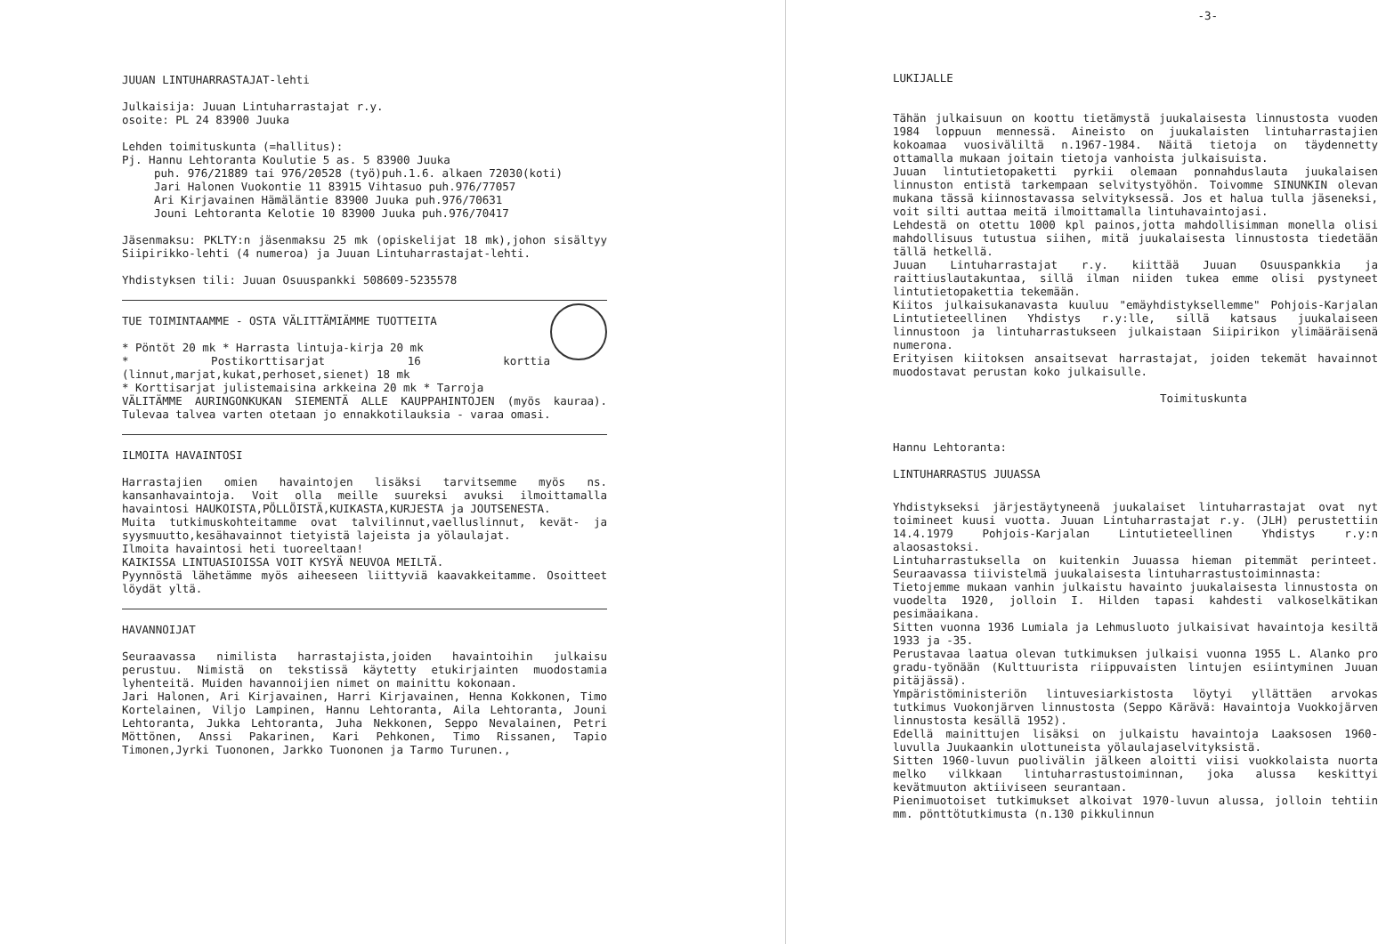JUUAN LINTUHARRASTAJAT-lehti
Julkaisija: Juuan Lintuharrastajat r.y.
osoite: PL 24 83900 Juuka
Lehden toimituskunta (=hallitus):
Pj. Hannu Lehtoranta Koulutie 5 as. 5 83900 Juuka
puh. 976/21889 tai 976/20528 (työ)puh.1.6. alkaen 72030(koti)
Jari Halonen Vuokontie 11 83915 Vihtasuo puh.976/77057
Ari Kirjavainen Hämäläntie 83900 Juuka puh.976/70631
Jouni Lehtoranta Kelotie 10 83900 Juuka puh.976/70417
Jäsenmaksu: PKLTY:n jäsenmaksu 25 mk (opiskelijat 18 mk),johon sisältyy Siipirikko-lehti (4 numeroa) ja Juuan Lintuharrastajat-lehti.
Yhdistyksen tili: Juuan Osuuspankki 508609-5235578
TUE TOIMINTAAMME - OSTA VÄLITTÄMIÄMME TUOTTEITA
* Pöntöt 20 mk * Harrasta lintuja-kirja 20 mk
* Postikorttisarjat 16 korttia (linnut,marjat,kukat,perhoset,sienet) 18 mk
* Korttisarjat julistemaisina arkkeina 20 mk * Tarroja
VÄLITÄMME AURINGONKUKAN SIEMENTÄ ALLE KAUPPAHINTOJEN (myös kauraa). Tulevaa talvea varten otetaan jo ennakkotilauksia - varaa omasi.
ILMOITA HAVAINTOSI
Harrastajien omien havaintojen lisäksi tarvitsemme myös ns. kansanhavaintoja. Voit olla meille suureksi avuksi ilmoittamalla havaintosi HAUKOISTA,PÖLLÖISTÄ,KUIKASTA,KURJESTA ja JOUTSENESTA.
Muita tutkimuskohteitamme ovat talvilinnut,vaelluslinnut, kevät- ja syysmuutto,kesähavainnot tietyistä lajeista ja yölaulajat.
Ilmoita havaintosi heti tuoreeltaan!
KAIKISSA LINTUASIOISSA VOIT KYSYÄ NEUVOA MEILTÄ.
Pyynnöstä lähetämme myös aiheeseen liittyviä kaavakkeitamme. Osoitteet löydät yltä.
HAVANNOIJAT
Seuraavassa nimilista harrastajista,joiden havaintoihin julkaisu perustuu. Nimistä on tekstissä käytetty etukirjainten muodostamia lyhenteitä. Muiden havannoijien nimet on mainittu kokonaan.
Jari Halonen, Ari Kirjavainen, Harri Kirjavainen, Henna Kokkonen, Timo Kortelainen, Viljo Lampinen, Hannu Lehtoranta, Aila Lehtoranta, Jouni Lehtoranta, Jukka Lehtoranta, Juha Nekkonen, Seppo Nevalainen, Petri Möttönen, Anssi Pakarinen, Kari Pehkonen, Timo Rissanen, Tapio Timonen,Jyrki Tuononen, Jarkko Tuononen ja Tarmo Turunen.,
-3-
LUKIJALLE
Tähän julkaisuun on koottu tietämystä juukalaisesta linnustosta vuoden 1984 loppuun mennessä. Aineisto on juukalaisten lintuharrastajien kokoamaa vuosiväliltä n.1967-1984. Näitä tietoja on täydennetty ottamalla mukaan joitain tietoja vanhoista julkaisuista.
Juuan lintutietopaketti pyrkii olemaan ponnahduslauta juukalaisen linnuston entistä tarkempaan selvitystyöhön. Toivomme SINUNKIN olevan mukana tässä kiinnostavassa selvityksessä. Jos et halua tulla jäseneksi, voit silti auttaa meitä ilmoittamalla lintuhavaintojasi.
Lehdestä on otettu 1000 kpl painos,jotta mahdollisimman monella olisi mahdollisuus tutustua siihen, mitä juukalaisesta linnustosta tiedetään tällä hetkellä.
Juuan Lintuharrastajat r.y. kiittää Juuan Osuuspankkia ja raittiuslautakuntaa, sillä ilman niiden tukea emme olisi pystyneet lintutietopakettia tekemään.
Kiitos julkaisukanavasta kuuluu "emäyhdistyksellemme" Pohjois-Karjalan Lintutieteellinen Yhdistys r.y:lle, sillä katsaus juukalaiseen linnustoon ja lintuharrastukseen julkaistaan Siipirikon ylimääräisenä numerona.
Erityisen kiitoksen ansaitsevat harrastajat, joiden tekemät havainnot muodostavat perustan koko julkaisulle.
Toimituskunta
Hannu Lehtoranta:
LINTUHARRASTUS JUUASSA
Yhdistykseksi järjestäytyneenä juukalaiset lintuharrastajat ovat nyt toimineet kuusi vuotta. Juuan Lintuharrastajat r.y. (JLH) perustettiin 14.4.1979 Pohjois-Karjalan Lintutieteellinen Yhdistys r.y:n alaosastoksi.
Lintuharrastuksella on kuitenkin Juuassa hieman pitemmät perinteet. Seuraavassa tiivistelmä juukalaisesta lintuharrastustoiminnasta:
Tietojemme mukaan vanhin julkaistu havainto juukalaisesta linnustosta on vuodelta 1920, jolloin I. Hilden tapasi kahdesti valkoselkätikan pesimäaikana.
Sitten vuonna 1936 Lumiala ja Lehmusluoto julkaisivat havaintoja kesiltä 1933 ja -35.
Perustavaa laatua olevan tutkimuksen julkaisi vuonna 1955 L. Alanko pro gradu-työnään (Kulttuurista riippuvaisten lintujen esiintyminen Juuan pitäjässä).
Ympäristöministeriön lintuvesiarkistosta löytyi yllättäen arvokas tutkimus Vuokonjärven linnustosta (Seppo Kärävä: Havaintoja Vuokkojärven linnustosta kesällä 1952).
Edellä mainittujen lisäksi on julkaistu havaintoja Laaksosen 1960-luvulla Juukaankin ulottuneista yölaulajaselvityksistä.
Sitten 1960-luvun puolivälin jälkeen aloitti viisi vuokkolaista nuorta melko vilkkaan lintuharrastustoiminnan, joka alussa keskittyi kevätmuuton aktiiviseen seurantaan.
Pienimuotoiset tutkimukset alkoivat 1970-luvun alussa, jolloin tehtiin mm. pönttötutkimusta (n.130 pikkulinnun